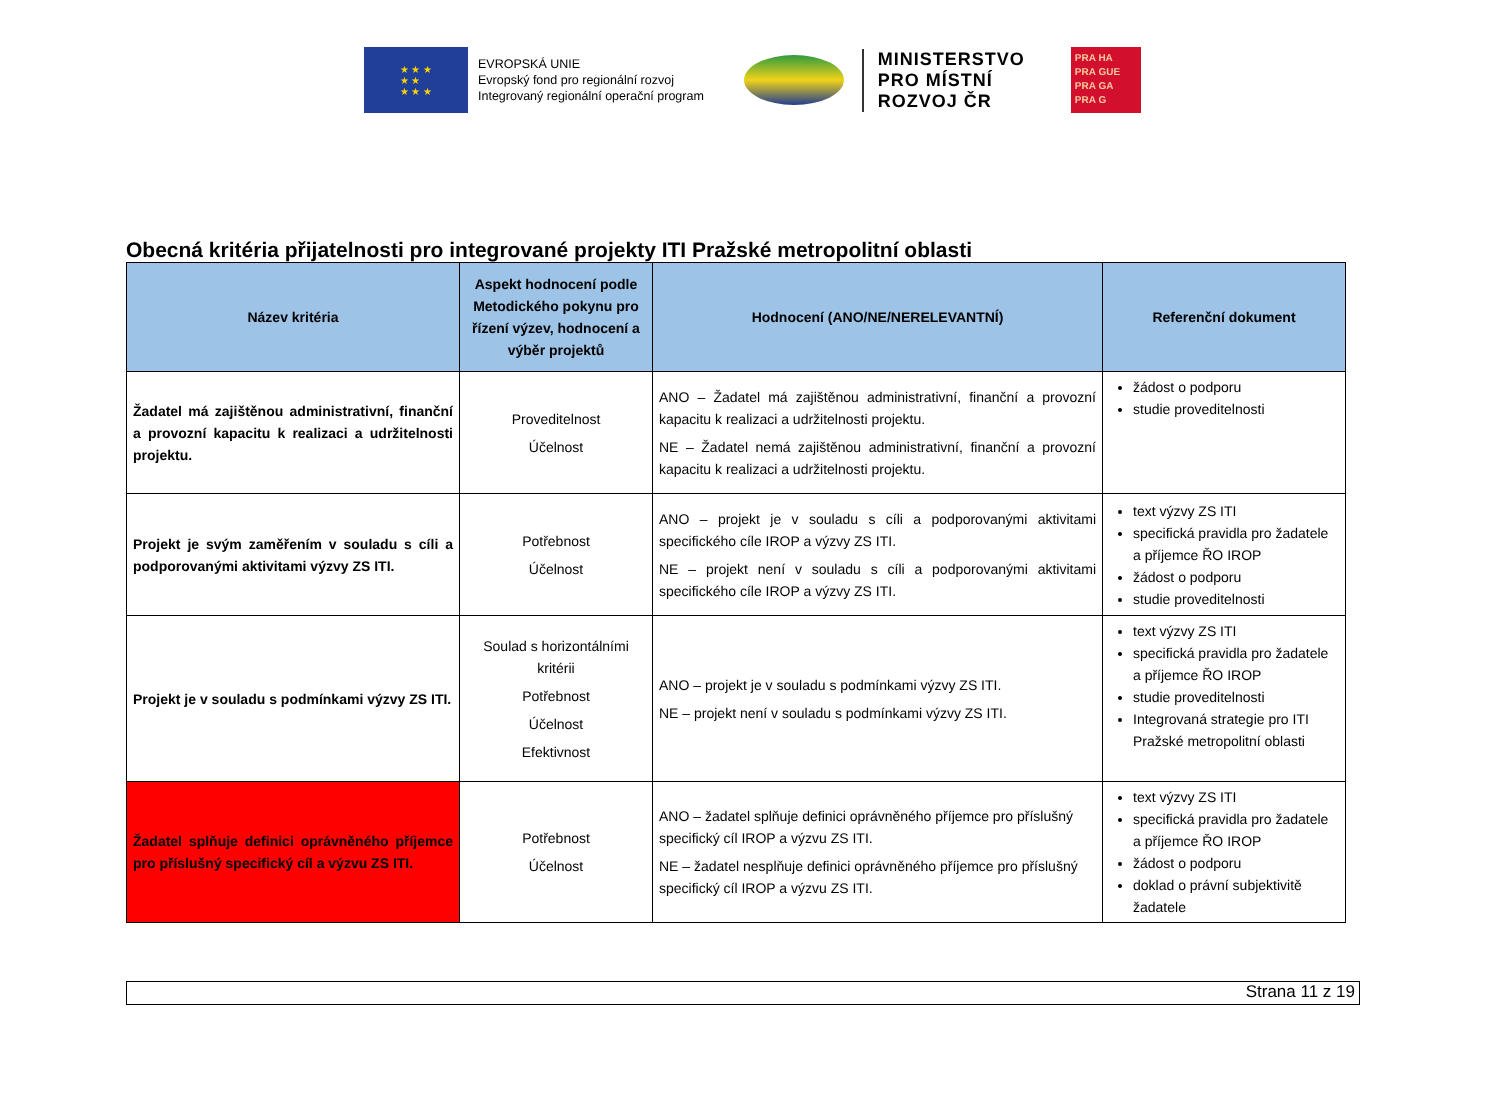★ ★ ★
★ ★
★ ★ ★
EVROPSKÁ UNIE
Evropský fond pro regionální rozvoj
Integrovaný regionální operační program
MINISTERSTVO
PRO MÍSTNÍ
ROZVOJ ČR
PRA HA
PRA GUE
PRA GA
PRA G
Obecná kritéria přijatelnosti pro integrované projekty ITI Pražské metropolitní oblasti
| Název kritéria | Aspekt hodnocení podle Metodického pokynu pro řízení výzev, hodnocení a výběr projektů | Hodnocení (ANO/NE/NERELEVANTNÍ) | Referenční dokument |
| --- | --- | --- | --- |
| Žadatel má zajištěnou administrativní, finanční a provozní kapacitu k realizaci a udržitelnosti projektu. | Proveditelnost Účelnost | ANO – Žadatel má zajištěnou administrativní, finanční a provozní kapacitu k realizaci a udržitelnosti projektu. NE – Žadatel nemá zajištěnou administrativní, finanční a provozní kapacitu k realizaci a udržitelnosti projektu. | žádost o podporu studie proveditelnosti |
| Projekt je svým zaměřením v souladu s cíli a podporovanými aktivitami výzvy ZS ITI. | Potřebnost Účelnost | ANO – projekt je v souladu s cíli a podporovanými aktivitami specifického cíle IROP a výzvy ZS ITI. NE – projekt není v souladu s cíli a podporovanými aktivitami specifického cíle IROP a výzvy ZS ITI. | text výzvy ZS ITI specifická pravidla pro žadatele a příjemce ŘO IROP žádost o podporu studie proveditelnosti |
| Projekt je v souladu s podmínkami výzvy ZS ITI. | Soulad s horizontálními kritérii Potřebnost Účelnost Efektivnost | ANO – projekt je v souladu s podmínkami výzvy ZS ITI. NE – projekt není v souladu s podmínkami výzvy ZS ITI. | text výzvy ZS ITI specifická pravidla pro žadatele a příjemce ŘO IROP studie proveditelnosti Integrovaná strategie pro ITI Pražské metropolitní oblasti |
| Žadatel splňuje definici oprávněného příjemce pro příslušný specifický cíl a výzvu ZS ITI. | Potřebnost Účelnost | ANO – žadatel splňuje definici oprávněného příjemce pro příslušný specifický cíl IROP a výzvu ZS ITI. NE – žadatel nesplňuje definici oprávněného příjemce pro příslušný specifický cíl IROP a výzvu ZS ITI. | text výzvy ZS ITI specifická pravidla pro žadatele a příjemce ŘO IROP žádost o podporu doklad o právní subjektivitě žadatele |
Strana 11 z 19